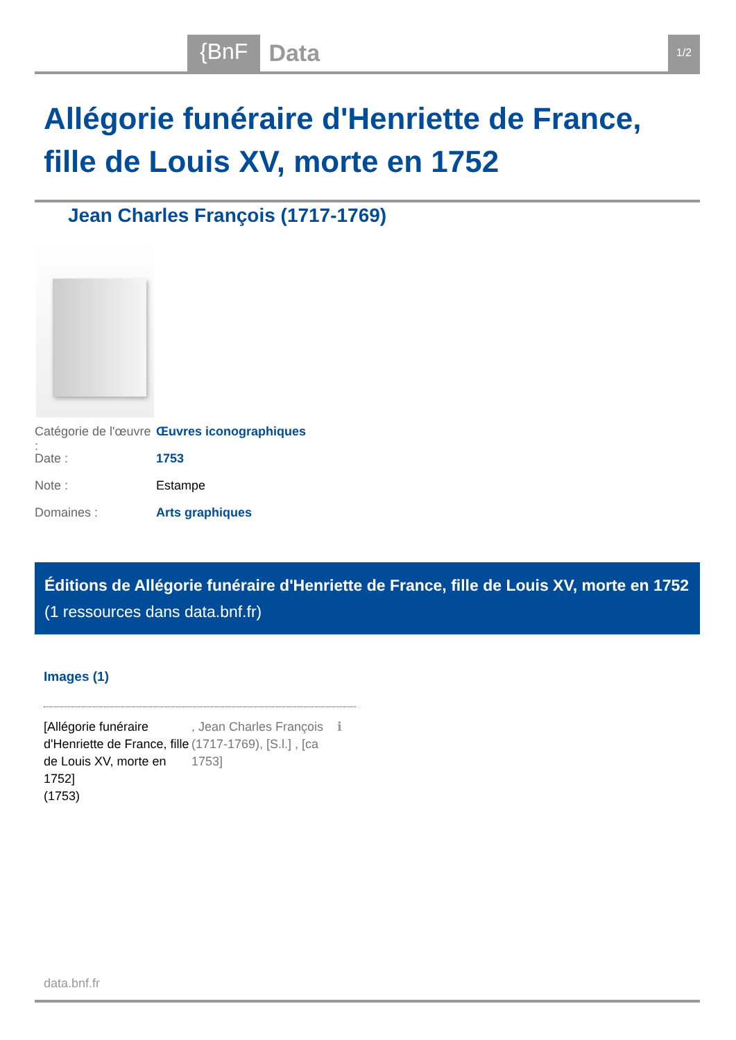{BnF Data 1/2
Allégorie funéraire d'Henriette de France, fille de Louis XV, morte en 1752
Jean Charles François (1717-1769)
Catégorie de l'œuvre : Œuvres iconographiques
Date : 1753
Note : Estampe
Domaines : Arts graphiques
Éditions de Allégorie funéraire d'Henriette de France, fille de Louis XV, morte en 1752 (1 ressources dans data.bnf.fr)
Images (1)
[Allégorie funéraire d'Henriette de France, fille de Louis XV, morte en 1752]
(1753)
, Jean Charles François (1717-1769), [S.l.] , [ca 1753]
ℹ
data.bnf.fr